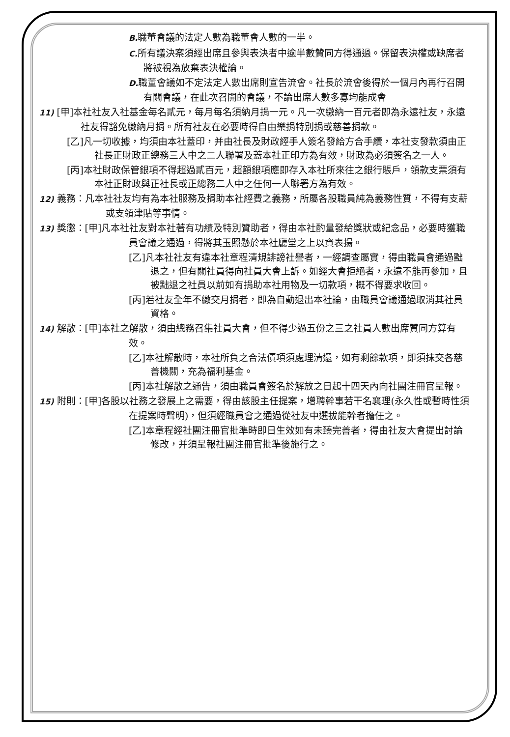B. 職董會議的法定人數為職董會人數的一半。
C. 所有議決案須經出席且參與表決者中逾半數贊同方得通過。保留表決權或缺席者將被視為放棄表決權論。
D. 職董會議如不定法定人數出席則宣告流會。社長於流會後得於一個月內再行召開有關會議，在此次召開的會議，不論出席人數多寡均能成會
11) [甲]本社社友入社基金每名貳元，每月每名須納月捐一元。凡一次繳納一百元者即為永遠社友，永遠社友得豁免繳納月捐。所有社友在必要時得自由樂捐特別捐或慈善捐款。
[乙]凡一切收據，均須由本社蓋印，并由社長及財政經手人簽名發給方合手續，本社支發款須由正社長正財政正總務三人中之二人聯署及蓋本社正印方為有效，財政為必須簽名之一人。
[丙]本社財政保管銀項不得超過貳百元，超額銀項應即存入本社所來往之銀行賬戶，領款支票須有本社正財政與正社長或正總務二人中之任何一人聯署方為有效。
12) 義務：凡本社社友均有為本社服務及捐助本社經費之義務，所屬各股職員純為義務性質，不得有支薪或支領津貼等事情。
13) 獎懲：[甲]凡本社社友對本社著有功績及特別贊助者，得由本社酌量發給獎狀或紀念品，必要時獲職員會議之通過，得將其玉照懸於本社廳堂之上以資表揚。
[乙]凡本社社友有違本社章程清規誹謗社譽者，一經調查屬實，得由職員會通過黜退之，但有關社員得向社員大會上訴。如經大會拒絕者，永遠不能再參加，且被黜退之社員以前如有捐助本社用物及一切款項，概不得要求收回。
[丙]若社友全年不繳交月捐者，即為自動退出本社論，由職員會議通過取消其社員資格。
14) 解散：[甲]本社之解散，須由總務召集社員大會，但不得少過五份之三之社員人數出席贊同方算有效。
[乙]本社解散時，本社所負之合法債項須處理清還，如有剩餘款項，即須抹交各慈善機關，充為福利基金。
[丙]本社解散之通告，須由職員會簽名於解放之日起十四天內向社團注冊官呈報。
15) 附則：[甲]各股以社務之發展上之需要，得由該股主任提案，增聘幹事若干名襄理(永久性或暫時性須在提案時聲明)，但須經職員會之通過從社友中選拔能幹者擔任之。
[乙]本章程經社團注冊官批準時即日生效如有未臻完善者，得由社友大會提出討論修改，并須呈報社團注冊官批準後施行之。